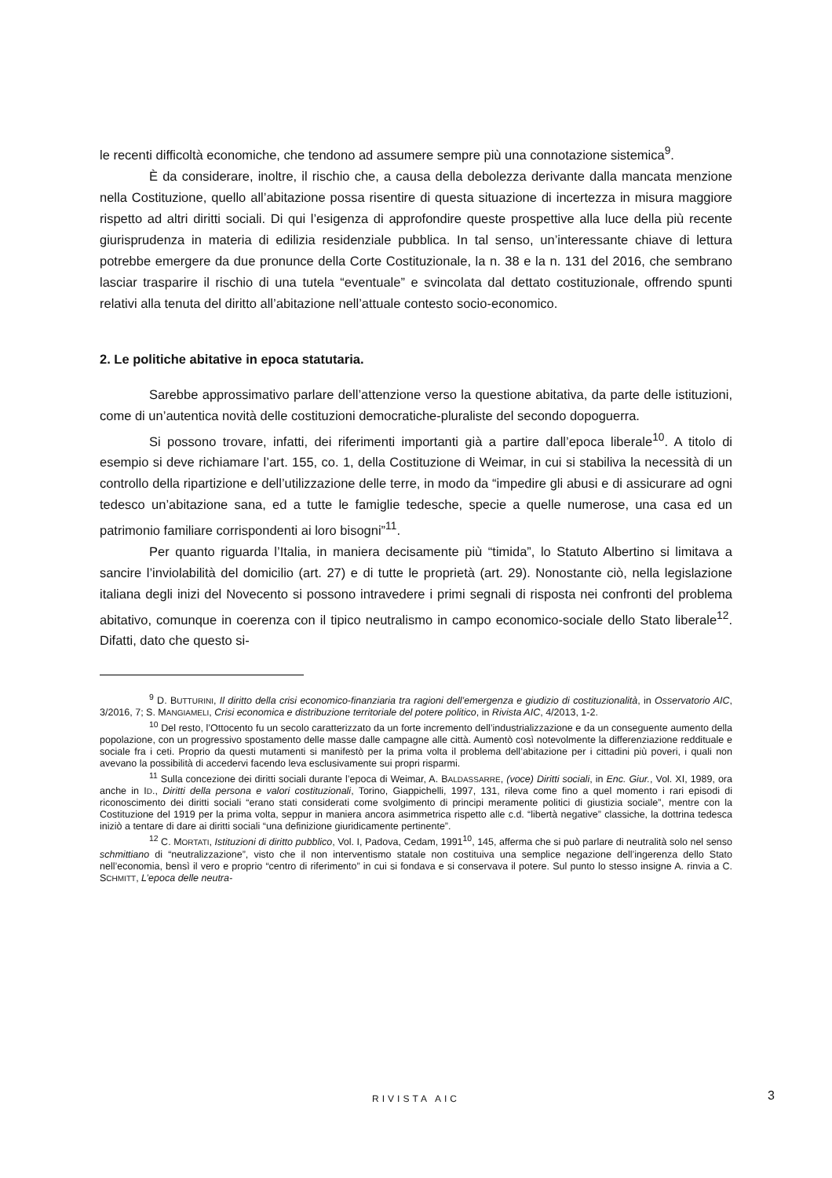le recenti difficoltà economiche, che tendono ad assumere sempre più una connotazione sistemica<sup>9</sup>.
È da considerare, inoltre, il rischio che, a causa della debolezza derivante dalla mancata menzione nella Costituzione, quello all’abitazione possa risentire di questa situazione di incertezza in misura maggiore rispetto ad altri diritti sociali. Di qui l’esigenza di approfondire queste prospettive alla luce della più recente giurisprudenza in materia di edilizia residenziale pubblica. In tal senso, un’interessante chiave di lettura potrebbe emergere da due pronunce della Corte Costituzionale, la n. 38 e la n. 131 del 2016, che sembrano lasciar trasparire il rischio di una tutela “eventuale” e svincolata dal dettato costituzionale, offrendo spunti relativi alla tenuta del diritto all’abitazione nell’attuale contesto socio-economico.
2. Le politiche abitative in epoca statutaria.
Sarebbe approssimativo parlare dell’attenzione verso la questione abitativa, da parte delle istituzioni, come di un’autentica novità delle costituzioni democratiche-pluraliste del secondo dopoguerra.
Si possono trovare, infatti, dei riferimenti importanti già a partire dall’epoca liberale<sup>10</sup>. A titolo di esempio si deve richiamare l’art. 155, co. 1, della Costituzione di Weimar, in cui si stabiliva la necessità di un controllo della ripartizione e dell’utilizzazione delle terre, in modo da “impedire gli abusi e di assicurare ad ogni tedesco un’abitazione sana, ed a tutte le famiglie tedesche, specie a quelle numerose, una casa ed un patrimonio familiare corrispondenti ai loro bisogni”<sup>11</sup>.
Per quanto riguarda l’Italia, in maniera decisamente più “timida”, lo Statuto Albertino si limitava a sancire l’inviolabilità del domicilio (art. 27) e di tutte le proprietà (art. 29). Nonostante ciò, nella legislazione italiana degli inizi del Novecento si possono intravedere i primi segnali di risposta nei confronti del problema abitativo, comunque in coerenza con il tipico neutralismo in campo economico-sociale dello Stato liberale<sup>12</sup>. Difatti, dato che questo si-
<sup>9</sup> D. BUTTURINI, Il diritto della crisi economico-finanziaria tra ragioni dell’emergenza e giudizio di costituzionalità, in Osservatorio AIC, 3/2016, 7; S. MANGIAMELI, Crisi economica e distribuzione territoriale del potere politico, in Rivista AIC, 4/2013, 1-2.
<sup>10</sup> Del resto, l’Ottocento fu un secolo caratterizzato da un forte incremento dell’industrializzazione e da un conseguente aumento della popolazione, con un progressivo spostamento delle masse dalle campagne alle città. Aumentò così notevolmente la differenziazione reddituale e sociale fra i ceti. Proprio da questi mutamenti si manifestò per la prima volta il problema dell’abitazione per i cittadini più poveri, i quali non avevano la possibilità di accedervi facendo leva esclusivamente sui propri risparmi.
<sup>11</sup> Sulla concezione dei diritti sociali durante l’epoca di Weimar, A. BALDASSARRE, (voce) Diritti sociali, in Enc. Giur., Vol. XI, 1989, ora anche in ID., Diritti della persona e valori costituzionali, Torino, Giappichelli, 1997, 131, rileva come fino a quel momento i rari episodi di riconoscimento dei diritti sociali “erano stati considerati come svolgimento di principi meramente politici di giustizia sociale”, mentre con la Costituzione del 1919 per la prima volta, seppur in maniera ancora asimmetrica rispetto alle c.d. “libertà negative” classiche, la dottrina tedesca iniziò a tentare di dare ai diritti sociali “una definizione giuridicamente pertinente”.
<sup>12</sup> C. MORTATI, Istituzioni di diritto pubblico, Vol. I, Padova, Cedam, 1991<sup>10</sup>, 145, afferma che si può parlare di neutralità solo nel senso schmittiano di “neutralizzazione”, visto che il non interventismo statale non costituiva una semplice negazione dell’ingerenza dello Stato nell’economia, bensì il vero e proprio “centro di riferimento” in cui si fondava e si conservava il potere. Sul punto lo stesso insigne A. rinvia a C. SCHMITT, L’epoca delle neutra-
RIVISTA AIC 3